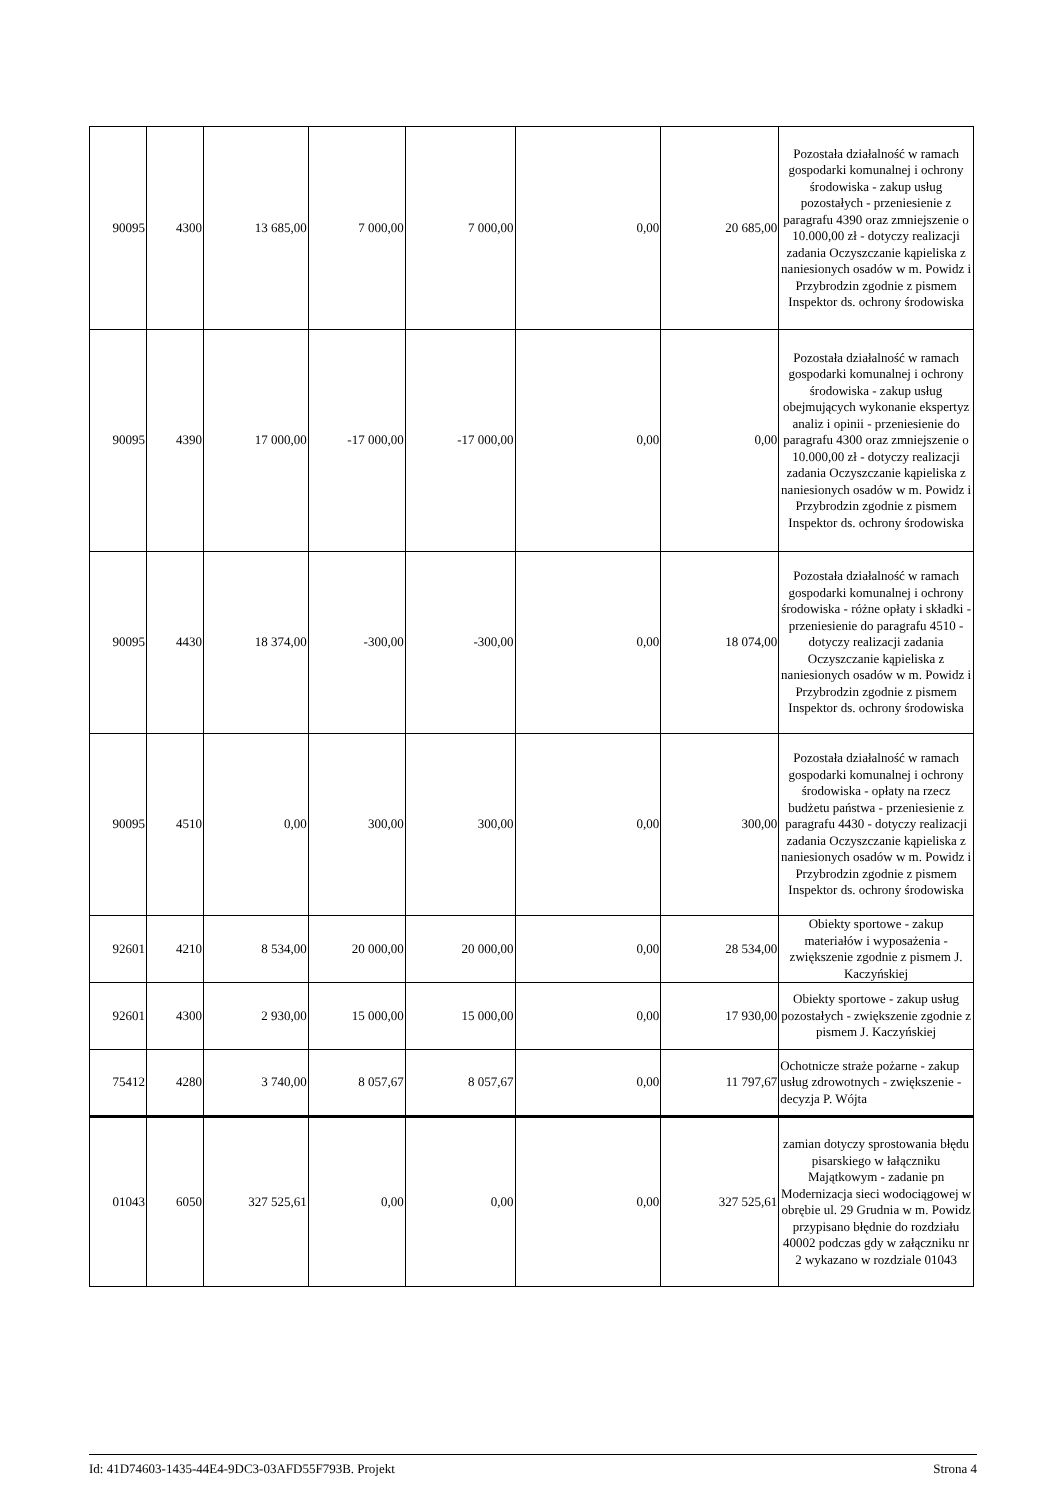| 90095 | 4300 | 13 685,00 | 7 000,00 | 7 000,00 | 0,00 | 20 685,00 | Pozostała działalność w ramach gospodarki komunalnej i ochrony środowiska - zakup usług pozostałych - przeniesienie z paragrafu 4390 oraz zmniejszenie o 10.000,00 zł - dotyczy realizacji zadania Oczyszczanie kąpieliska z naniesionych osadów w m. Powidz i Przybrodzin zgodnie z pismem Inspektor ds. ochrony środowiska |
| 90095 | 4390 | 17 000,00 | -17 000,00 | -17 000,00 | 0,00 | 0,00 | Pozostała działalność w ramach gospodarki komunalnej i ochrony środowiska - zakup usług obejmujących wykonanie ekspertyz analiz i opinii - przeniesienie do paragrafu 4300 oraz zmniejszenie o 10.000,00 zł - dotyczy realizacji zadania Oczyszczanie kąpieliska z naniesionych osadów w m. Powidz i Przybrodzin zgodnie z pismem Inspektor ds. ochrony środowiska |
| 90095 | 4430 | 18 374,00 | -300,00 | -300,00 | 0,00 | 18 074,00 | Pozostała działalność w ramach gospodarki komunalnej i ochrony środowiska - różne opłaty i składki - przeniesienie do paragrafu 4510 - dotyczy realizacji zadania Oczyszczanie kąpieliska z naniesionych osadów w m. Powidz i Przybrodzin zgodnie z pismem Inspektor ds. ochrony środowiska |
| 90095 | 4510 | 0,00 | 300,00 | 300,00 | 0,00 | 300,00 | Pozostała działalność w ramach gospodarki komunalnej i ochrony środowiska - opłaty na rzecz budżetu państwa - przeniesienie z paragrafu 4430 - dotyczy realizacji zadania Oczyszczanie kąpieliska z naniesionych osadów w m. Powidz i Przybrodzin zgodnie z pismem Inspektor ds. ochrony środowiska |
| 92601 | 4210 | 8 534,00 | 20 000,00 | 20 000,00 | 0,00 | 28 534,00 | Obiekty sportowe - zakup materiałów i wyposażenia - zwiększenie zgodnie z pismem J. Kaczyńskiej |
| 92601 | 4300 | 2 930,00 | 15 000,00 | 15 000,00 | 0,00 | 17 930,00 | Obiekty sportowe - zakup usług pozostałych - zwiększenie zgodnie z pismem J. Kaczyńskiej |
| 75412 | 4280 | 3 740,00 | 8 057,67 | 8 057,67 | 0,00 | 11 797,67 | Ochotnicze straże pożarne - zakup usług zdrowotnych - zwiększenie - decyzja P. Wójta |
| 01043 | 6050 | 327 525,61 | 0,00 | 0,00 | 0,00 | 327 525,61 | zamian dotyczy sprostowania błędu pisarskiego w łałączniku Majątkowym - zadanie pn Modernizacja sieci wodociągowej w obrębie ul. 29 Grudnia w m. Powidz przypisano błędnie do rozdziału 40002 podczas gdy w załączniku nr 2 wykazano w rozdziale 01043 |
Id: 41D74603-1435-44E4-9DC3-03AFD55F793B. Projekt Strona 4